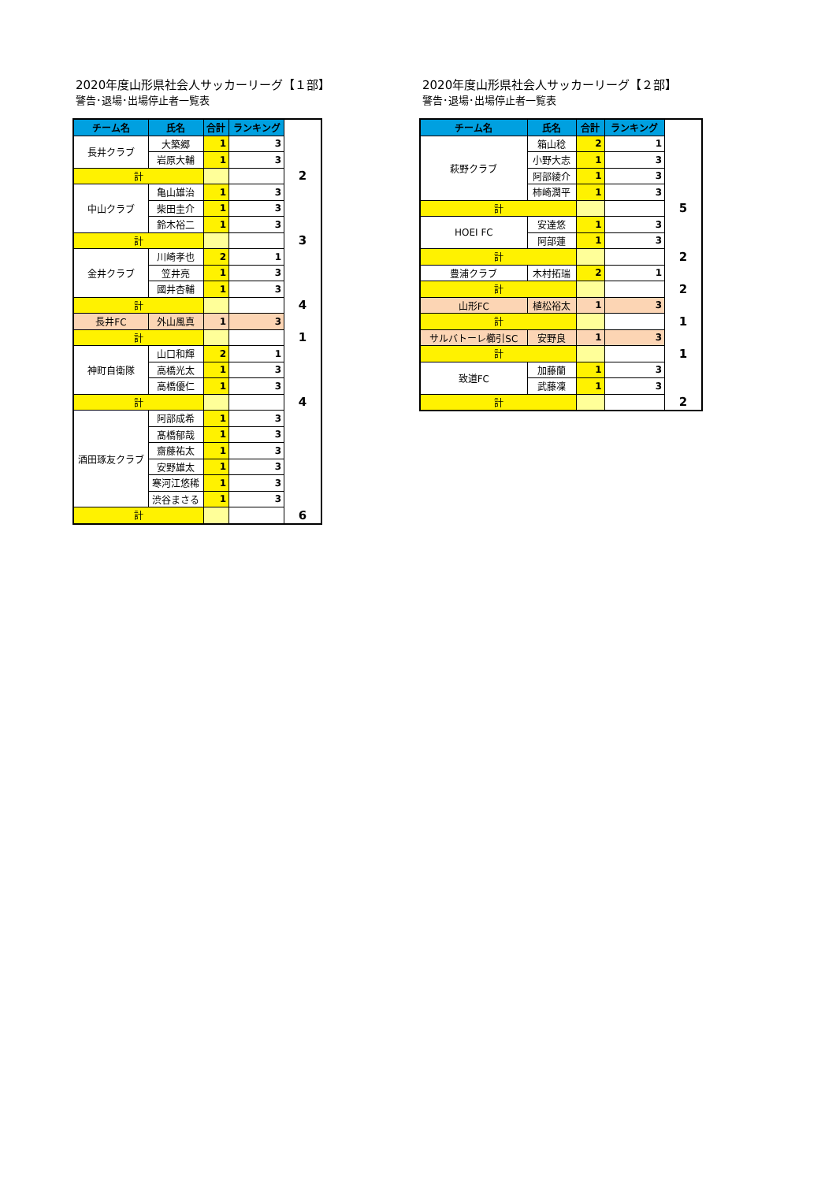2020年度山形県社会人サッカーリーグ【１部】
警告･退場･出場停止者一覧表
| チーム名 | 氏名 | 合計 | ランキング | |
| --- | --- | --- | --- | --- |
| 長井クラブ | 大築郷 | 1 | 3 | |
| | 岩原大輔 | 1 | 3 | |
| 計 | | | | 2 |
| 中山クラブ | 亀山雄治 | 1 | 3 | |
| | 柴田圭介 | 1 | 3 | |
| | 鈴木裕二 | 1 | 3 | |
| 計 | | | | 3 |
| 金井クラブ | 川崎孝也 | 2 | 1 | |
| | 笠井亮 | 1 | 3 | |
| | 國井杏輔 | 1 | 3 | |
| 計 | | | | 4 |
| 長井FC | 外山風真 | 1 | 3 | |
| 計 | | | | 1 |
| 神町自衛隊 | 山口和輝 | 2 | 1 | |
| | 高橋光太 | 1 | 3 | |
| | 高橋優仁 | 1 | 3 | |
| 計 | | | | 4 |
| 酒田琢友クラブ | 阿部成希 | 1 | 3 | |
| | 髙橋郁哉 | 1 | 3 | |
| | 齋藤祐太 | 1 | 3 | |
| | 安野雄太 | 1 | 3 | |
| | 寒河江悠稀 | 1 | 3 | |
| | 渋谷まさる | 1 | 3 | |
| 計 | | | | 6 |
2020年度山形県社会人サッカーリーグ【２部】
警告･退場･出場停止者一覧表
| チーム名 | 氏名 | 合計 | ランキング | |
| --- | --- | --- | --- | --- |
| 萩野クラブ | 箱山稔 | 2 | 1 | |
| | 小野大志 | 1 | 3 | |
| | 阿部綾介 | 1 | 3 | |
| | 柿崎潤平 | 1 | 3 | |
| 計 | | | | 5 |
| HOEI FC | 安達悠 | 1 | 3 | |
| | 阿部蓮 | 1 | 3 | |
| 計 | | | | 2 |
| 豊浦クラブ | 木村拓瑞 | 2 | 1 | |
| 計 | | | | 2 |
| 山形FC | 植松裕太 | 1 | 3 | |
| 計 | | | | 1 |
| サルバトーレ櫛引SC | 安野良 | 1 | 3 | |
| 計 | | | | 1 |
| 致道FC | 加藤蘭 | 1 | 3 | |
| | 武藤凜 | 1 | 3 | |
| 計 | | | | 2 |